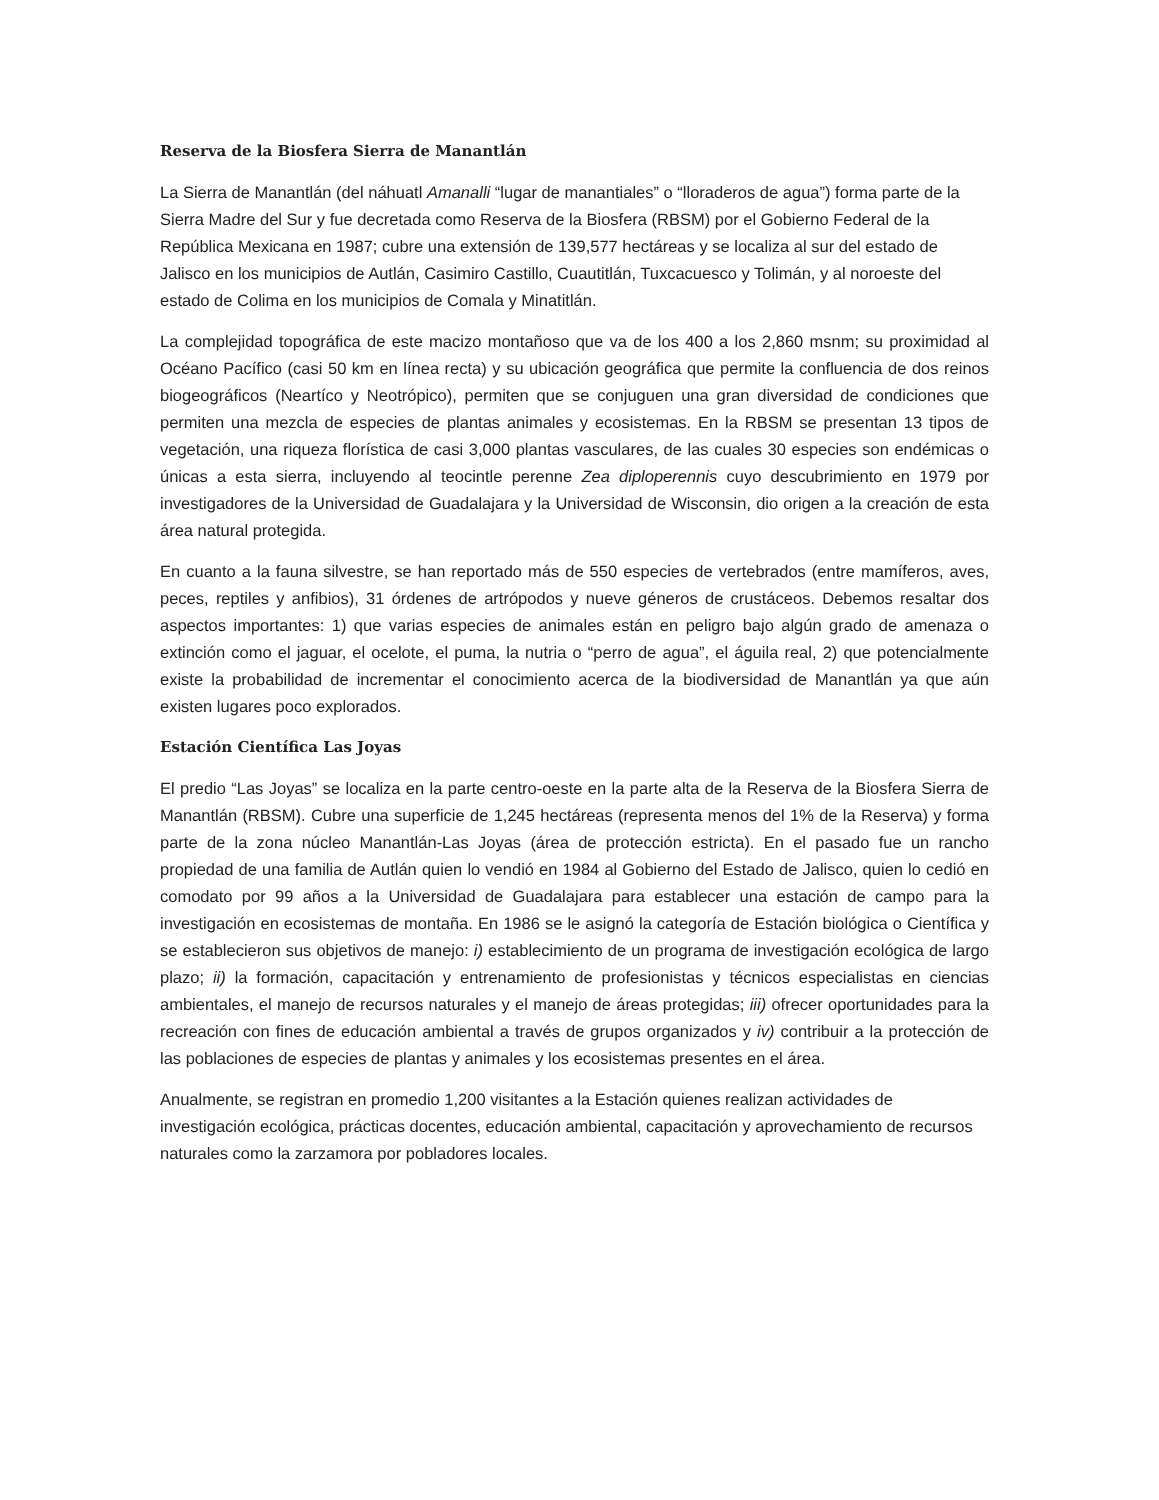Reserva de la Biosfera Sierra de Manantlán
La Sierra de Manantlán (del náhuatl Amanalli “lugar de manantiales” o “lloraderos de agua”) forma parte de la Sierra Madre del Sur y fue decretada como Reserva de la Biosfera (RBSM) por el Gobierno Federal de la República Mexicana en 1987; cubre una extensión de 139,577 hectáreas y se localiza al sur del estado de Jalisco en los municipios de Autlán, Casimiro Castillo, Cuautitlán, Tuxcacuesco y Tolimán, y al noroeste del estado de Colima en los municipios de Comala y Minatitlán.
La complejidad topográfica de este macizo montañoso que va de los 400 a los 2,860 msnm; su proximidad al Océano Pacífico (casi 50 km en línea recta) y su ubicación geográfica que permite la confluencia de dos reinos biogeográficos (Neartíco y Neotrópico), permiten que se conjuguen una gran diversidad de condiciones que permiten una mezcla de especies de plantas animales y ecosistemas. En la RBSM se presentan 13 tipos de vegetación, una riqueza florística de casi 3,000 plantas vasculares, de las cuales 30 especies son endémicas o únicas a esta sierra, incluyendo al teocintle perenne Zea diploperennis cuyo descubrimiento en 1979 por investigadores de la Universidad de Guadalajara y la Universidad de Wisconsin, dio origen a la creación de esta área natural protegida.
En cuanto a la fauna silvestre, se han reportado más de 550 especies de vertebrados (entre mamíferos, aves, peces, reptiles y anfibios), 31 órdenes de artrópodos y nueve géneros de crustáceos. Debemos resaltar dos aspectos importantes: 1) que varias especies de animales están en peligro bajo algún grado de amenaza o extinción como el jaguar, el ocelote, el puma, la nutria o “perro de agua”, el águila real, 2) que potencialmente existe la probabilidad de incrementar el conocimiento acerca de la biodiversidad de Manantlán ya que aún existen lugares poco explorados.
Estación Científica Las Joyas
El predio “Las Joyas” se localiza en la parte centro-oeste en la parte alta de la Reserva de la Biosfera Sierra de Manantlán (RBSM). Cubre una superficie de 1,245 hectáreas (representa menos del 1% de la Reserva) y forma parte de la zona núcleo Manantlán-Las Joyas (área de protección estricta). En el pasado fue un rancho propiedad de una familia de Autlán quien lo vendió en 1984 al Gobierno del Estado de Jalisco, quien lo cedió en comodato por 99 años a la Universidad de Guadalajara para establecer una estación de campo para la investigación en ecosistemas de montaña. En 1986 se le asignó la categoría de Estación biológica o Científica y se establecieron sus objetivos de manejo: i) establecimiento de un programa de investigación ecológica de largo plazo; ii) la formación, capacitación y entrenamiento de profesionistas y técnicos especialistas en ciencias ambientales, el manejo de recursos naturales y el manejo de áreas protegidas; iii) ofrecer oportunidades para la recreación con fines de educación ambiental a través de grupos organizados y iv) contribuir a la protección de las poblaciones de especies de plantas y animales y los ecosistemas presentes en el área.
Anualmente, se registran en promedio 1,200 visitantes a la Estación quienes realizan actividades de investigación ecológica, prácticas docentes, educación ambiental, capacitación y aprovechamiento de recursos naturales como la zarzamora por pobladores locales.